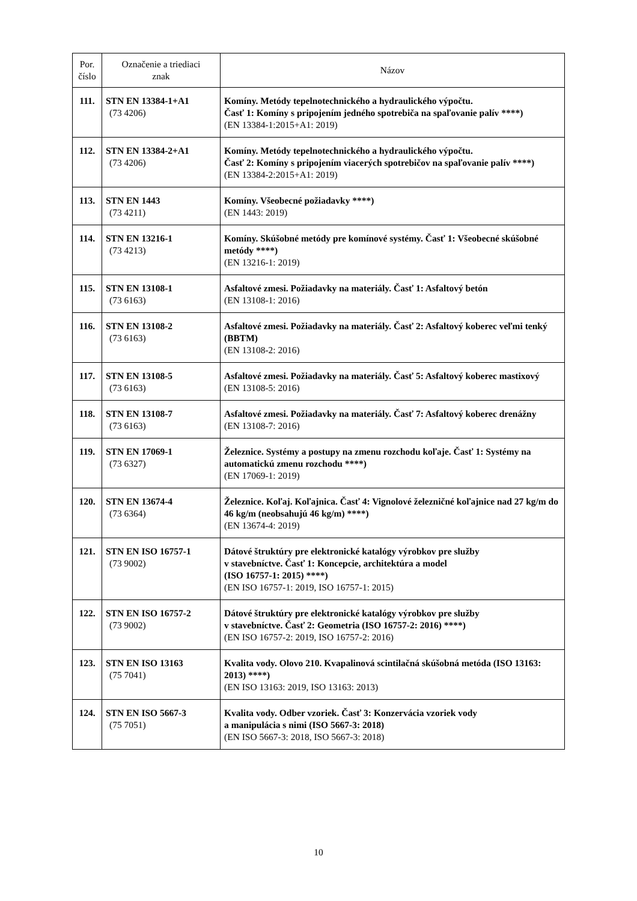| Por. číslo | Označenie a triediaci znak | Názov |
| --- | --- | --- |
| 111. | STN EN 13384-1+A1 (73 4206) | Komíny. Metódy tepelnotechnického a hydraulického výpočtu. Časť 1: Komíny s pripojením jedného spotrebiča na spaľovanie palív ****) (EN 13384-1:2015+A1: 2019) |
| 112. | STN EN 13384-2+A1 (73 4206) | Komíny. Metódy tepelnotechnického a hydraulického výpočtu. Časť 2: Komíny s pripojením viacerých spotrebičov na spaľovanie palív ****) (EN 13384-2:2015+A1: 2019) |
| 113. | STN EN 1443 (73 4211) | Komíny. Všeobecné požiadavky ****) (EN 1443: 2019) |
| 114. | STN EN 13216-1 (73 4213) | Komíny. Skúšobné metódy pre komínové systémy. Časť 1: Všeobecné skúšobné metódy ****) (EN 13216-1: 2019) |
| 115. | STN EN 13108-1 (73 6163) | Asfaltové zmesi. Požiadavky na materiály. Časť 1: Asfaltový betón (EN 13108-1: 2016) |
| 116. | STN EN 13108-2 (73 6163) | Asfaltové zmesi. Požiadavky na materiály. Časť 2: Asfaltový koberec veľmi tenký (BBTM) (EN 13108-2: 2016) |
| 117. | STN EN 13108-5 (73 6163) | Asfaltové zmesi. Požiadavky na materiály. Časť 5: Asfaltový koberec mastixový (EN 13108-5: 2016) |
| 118. | STN EN 13108-7 (73 6163) | Asfaltové zmesi. Požiadavky na materiály. Časť 7: Asfaltový koberec drenážny (EN 13108-7: 2016) |
| 119. | STN EN 17069-1 (73 6327) | Železnice. Systémy a postupy na zmenu rozchodu koľaje. Časť 1: Systémy na automatickú zmenu rozchodu ****) (EN 17069-1: 2019) |
| 120. | STN EN 13674-4 (73 6364) | Železnice. Koľaj. Koľajnica. Časť 4: Vignolové železničné koľajnice nad 27 kg/m do 46 kg/m (neobsahujú 46 kg/m) ****) (EN 13674-4: 2019) |
| 121. | STN EN ISO 16757-1 (73 9002) | Dátové štruktúry pre elektronické katalógy výrobkov pre služby v stavebníctve. Časť 1: Koncepcie, architektúra a model (ISO 16757-1: 2015) ****) (EN ISO 16757-1: 2019, ISO 16757-1: 2015) |
| 122. | STN EN ISO 16757-2 (73 9002) | Dátové štruktúry pre elektronické katalógy výrobkov pre služby v stavebníctve. Časť 2: Geometria (ISO 16757-2: 2016) ****) (EN ISO 16757-2: 2019, ISO 16757-2: 2016) |
| 123. | STN EN ISO 13163 (75 7041) | Kvalita vody. Olovo 210. Kvapalinová scintilačná skúšobná metóda (ISO 13163: 2013) ****) (EN ISO 13163: 2019, ISO 13163: 2013) |
| 124. | STN EN ISO 5667-3 (75 7051) | Kvalita vody. Odber vzoriek. Časť 3: Konzervácia vzoriek vody a manipulácia s nimi (ISO 5667-3: 2018) (EN ISO 5667-3: 2018, ISO 5667-3: 2018) |
10